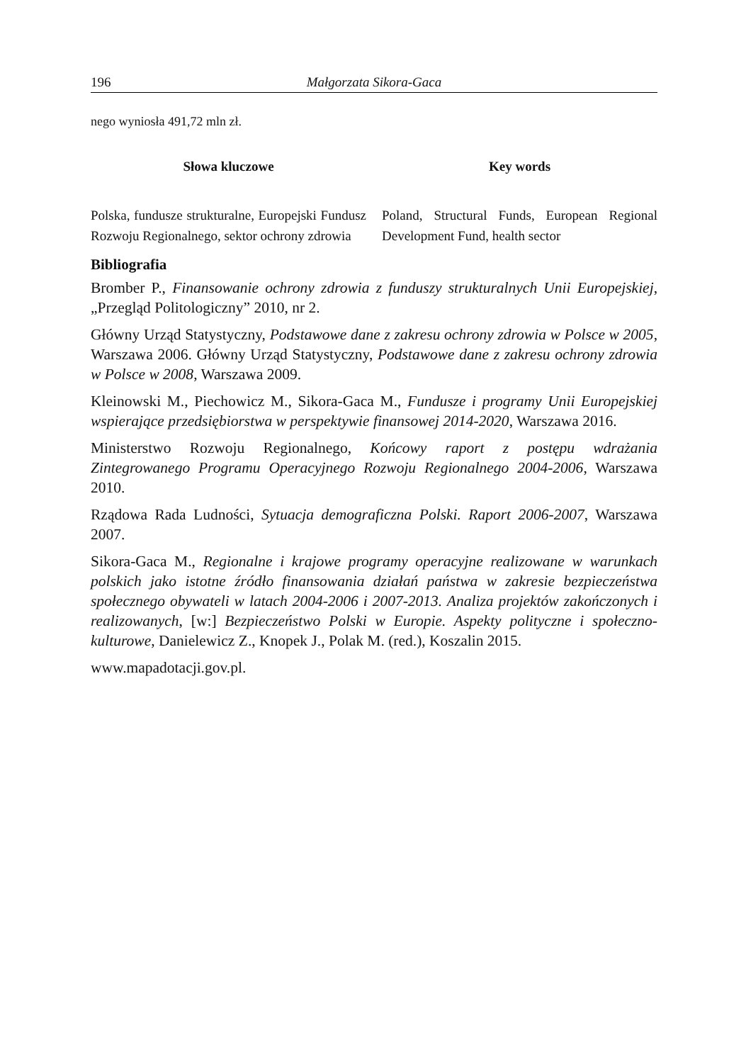196 Małgorzata Sikora-Gaca
nego wyniosła 491,72 mln zł.
Słowa kluczowe
Polska, fundusze strukturalne, Europejski Fundusz Rozwoju Regionalnego, sektor ochrony zdrowia
Key words
Poland, Structural Funds, European Regional Development Fund, health sector
Bibliografia
Bromber P., Finansowanie ochrony zdrowia z funduszy strukturalnych Unii Europejskiej, „Przegląd Politologiczny” 2010, nr 2.
Główny Urząd Statystyczny, Podstawowe dane z zakresu ochrony zdrowia w Polsce w 2005, Warszawa 2006. Główny Urząd Statystyczny, Podstawowe dane z zakresu ochrony zdrowia w Polsce w 2008, Warszawa 2009.
Kleinowski M., Piechowicz M., Sikora-Gaca M., Fundusze i programy Unii Europejskiej wspierające przedsiębiorstwa w perspektywie finansowej 2014-2020, Warszawa 2016.
Ministerstwo Rozwoju Regionalnego, Końcowy raport z postępu wdrażania Zintegrowanego Programu Operacyjnego Rozwoju Regionalnego 2004-2006, Warszawa 2010.
Rządowa Rada Ludności, Sytuacja demograficzna Polski. Raport 2006-2007, Warszawa 2007.
Sikora-Gaca M., Regionalne i krajowe programy operacyjne realizowane w warunkach polskich jako istotne źródło finansowania działań państwa w zakresie bezpieczeństwa społecznego obywateli w latach 2004-2006 i 2007-2013. Analiza projektów zakończonych i realizowanych, [w:] Bezpieczeństwo Polski w Europie. Aspekty polityczne i społeczno-kulturowe, Danielewicz Z., Knopek J., Polak M. (red.), Koszalin 2015.
www.mapadotacji.gov.pl.